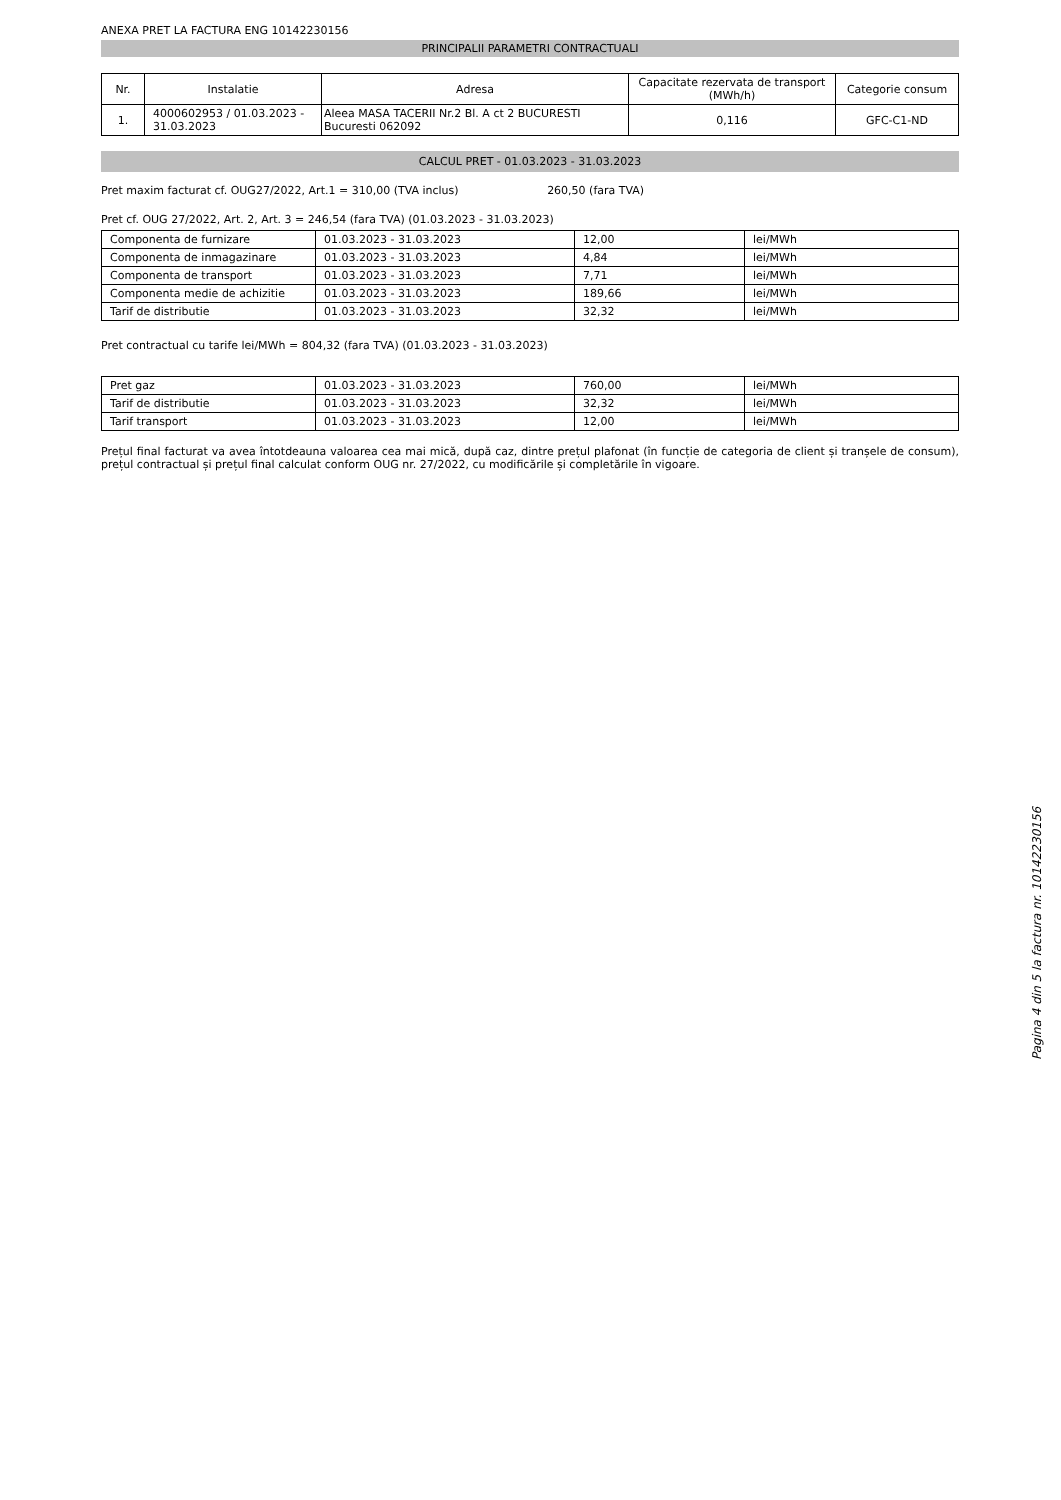ANEXA PRET LA FACTURA ENG 10142230156
PRINCIPALII PARAMETRI CONTRACTUALI
| Nr. | Instalatie | Adresa | Capacitate rezervata de transport (MWh/h) | Categorie consum |
| --- | --- | --- | --- | --- |
| 1. | 4000602953 / 01.03.2023 - 31.03.2023 | Aleea MASA TACERII Nr.2 Bl. A ct 2 BUCURESTI Bucuresti 062092 | 0,116 | GFC-C1-ND |
CALCUL PRET - 01.03.2023 - 31.03.2023
Pret maxim facturat cf. OUG27/2022, Art.1 = 310,00 (TVA inclus) 260,50 (fara TVA)
Pret cf. OUG 27/2022, Art. 2, Art. 3 = 246,54 (fara TVA) (01.03.2023 - 31.03.2023)
| Componenta de furnizare | 01.03.2023 - 31.03.2023 | 12,00 | lei/MWh |
| Componenta de inmagazinare | 01.03.2023 - 31.03.2023 | 4,84 | lei/MWh |
| Componenta de transport | 01.03.2023 - 31.03.2023 | 7,71 | lei/MWh |
| Componenta medie de achizitie | 01.03.2023 - 31.03.2023 | 189,66 | lei/MWh |
| Tarif de distributie | 01.03.2023 - 31.03.2023 | 32,32 | lei/MWh |
Pret contractual cu tarife lei/MWh = 804,32 (fara TVA) (01.03.2023 - 31.03.2023)
| Pret gaz | 01.03.2023 - 31.03.2023 | 760,00 | lei/MWh |
| Tarif de distributie | 01.03.2023 - 31.03.2023 | 32,32 | lei/MWh |
| Tarif transport | 01.03.2023 - 31.03.2023 | 12,00 | lei/MWh |
Prețul final facturat va avea întotdeauna valoarea cea mai mică, după caz, dintre prețul plafonat (în funcție de categoria de client și tranșele de consum), prețul contractual și prețul final calculat conform OUG nr. 27/2022, cu modificările și completările în vigoare.
Pagina 4 din 5 la factura nr. 10142230156